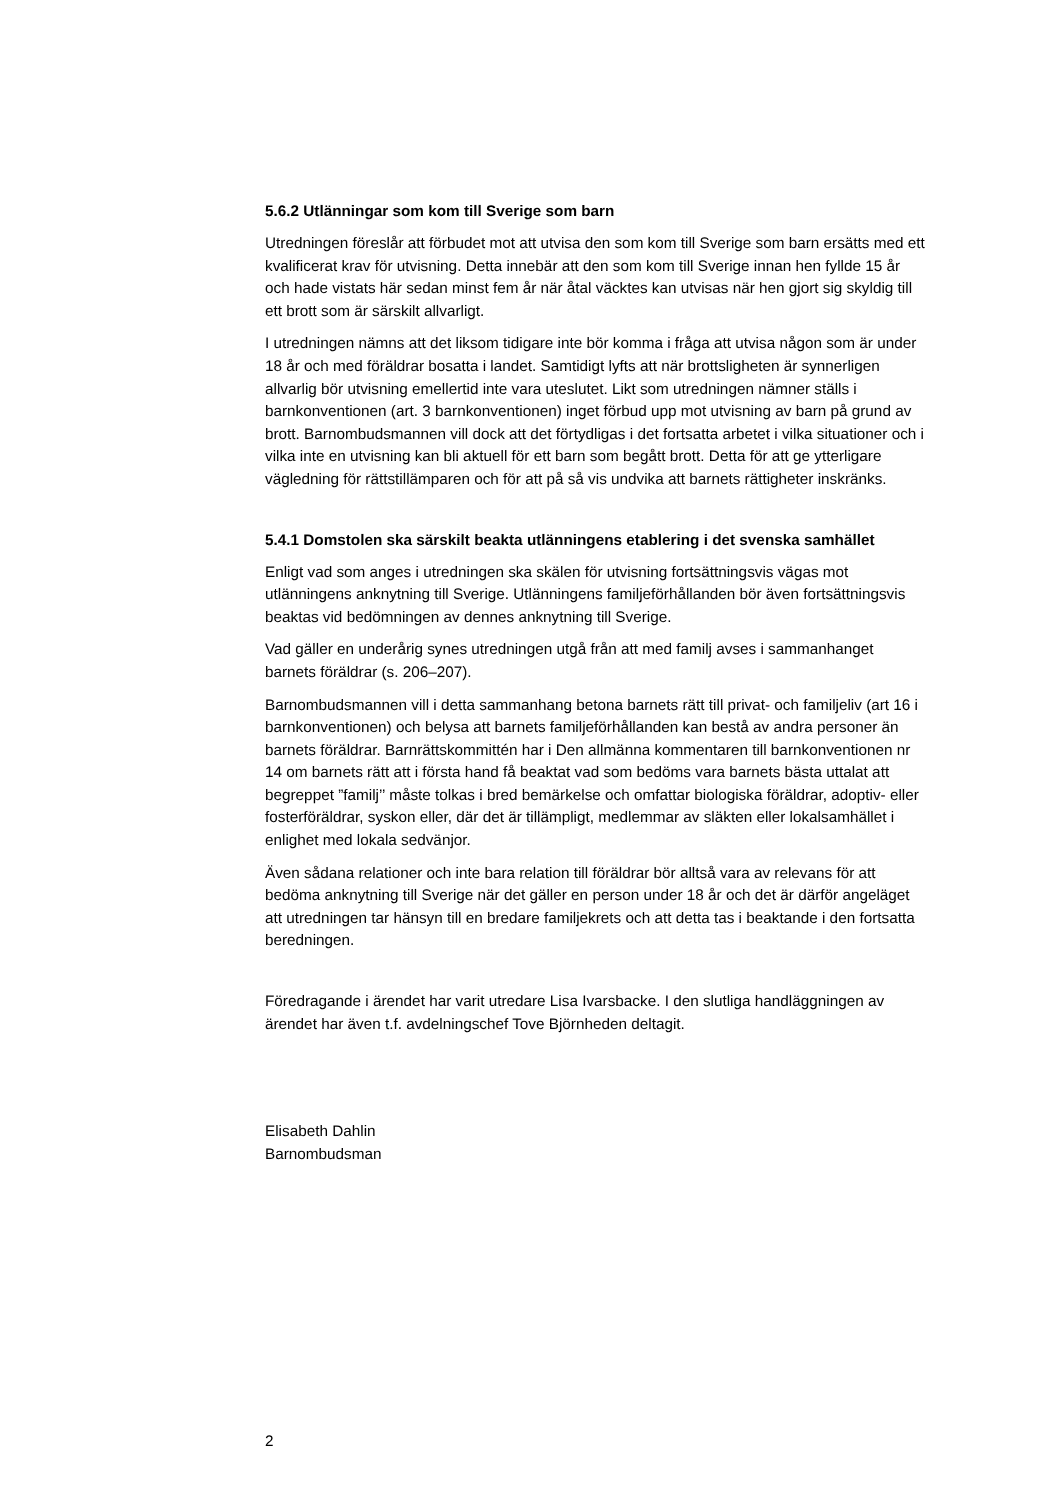5.6.2 Utlänningar som kom till Sverige som barn
Utredningen föreslår att förbudet mot att utvisa den som kom till Sverige som barn ersätts med ett kvalificerat krav för utvisning. Detta innebär att den som kom till Sverige innan hen fyllde 15 år och hade vistats här sedan minst fem år när åtal väcktes kan utvisas när hen gjort sig skyldig till ett brott som är särskilt allvarligt.
I utredningen nämns att det liksom tidigare inte bör komma i fråga att utvisa någon som är under 18 år och med föräldrar bosatta i landet. Samtidigt lyfts att när brottsligheten är synnerligen allvarlig bör utvisning emellertid inte vara uteslutet. Likt som utredningen nämner ställs i barnkonventionen (art. 3 barnkonventionen) inget förbud upp mot utvisning av barn på grund av brott. Barnombudsmannen vill dock att det förtydligas i det fortsatta arbetet i vilka situationer och i vilka inte en utvisning kan bli aktuell för ett barn som begått brott. Detta för att ge ytterligare vägledning för rättstillämparen och för att på så vis undvika att barnets rättigheter inskränks.
5.4.1 Domstolen ska särskilt beakta utlänningens etablering i det svenska samhället
Enligt vad som anges i utredningen ska skälen för utvisning fortsättningsvis vägas mot utlänningens anknytning till Sverige. Utlänningens familjeförhållanden bör även fortsättningsvis beaktas vid bedömningen av dennes anknytning till Sverige.
Vad gäller en underårig synes utredningen utgå från att med familj avses i sammanhanget barnets föräldrar (s. 206–207).
Barnombudsmannen vill i detta sammanhang betona barnets rätt till privat- och familjeliv (art 16 i barnkonventionen) och belysa att barnets familjeförhållanden kan bestå av andra personer än barnets föräldrar. Barnrättskommittén har i Den allmänna kommentaren till barnkonventionen nr 14 om barnets rätt att i första hand få beaktat vad som bedöms vara barnets bästa uttalat att begreppet ”familj’’ måste tolkas i bred bemärkelse och omfattar biologiska föräldrar, adoptiv- eller fosterföräldrar, syskon eller, där det är tillämpligt, medlemmar av släkten eller lokalsamhället i enlighet med lokala sedvänjor.
Även sådana relationer och inte bara relation till föräldrar bör alltså vara av relevans för att bedöma anknytning till Sverige när det gäller en person under 18 år och det är därför angeläget att utredningen tar hänsyn till en bredare familjekrets och att detta tas i beaktande i den fortsatta beredningen.
Föredragande i ärendet har varit utredare Lisa Ivarsbacke. I den slutliga handläggningen av ärendet har även t.f. avdelningschef Tove Björnheden deltagit.
Elisabeth Dahlin
Barnombudsman
2